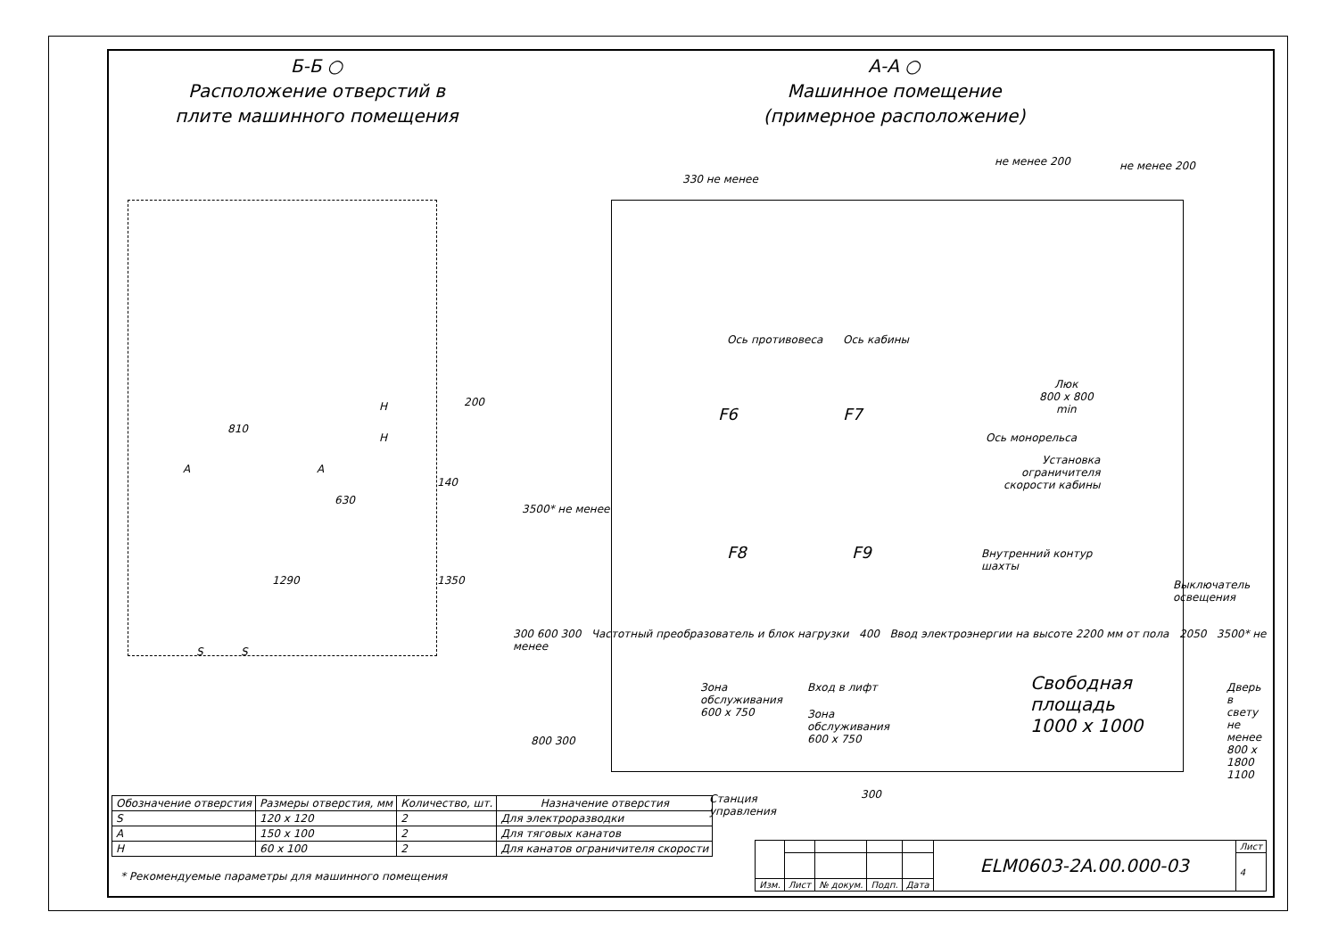Б-Б ○
Расположение отверстий в
плите машинного помещения
А-А ○
Машинное помещение
(примерное расположение)
810
A A
H
H
200
140
630
1290 1350
S S
330 не менее
не менее 200 не менее 200
Ось противовеса Ось кабины
Люк
800 x 800
min
F6 F7
Ось монорельса
Установка
ограничителя
скорости кабины
F8 F9
Внутренний контур
шахты
3500* не менее
Выключатель
освещения
Зона
обслуживания
600 x 750
Вход в лифт
Зона
обслуживания
600 x 750
Свободная
площадь
1000 x 1000
Дверь в свету не менее 800 x 1800 1100
800 300
Станция
управления
300
300 600 300 Частотный преобразователь и блок нагрузки 400 Ввод электроэнергии на высоте 2200 мм от пола 2050 3500* не менее
| Обозначение отверстия | Размеры отверстия, мм | Количество, шт. | Назначение отверстия |
| --- | --- | --- | --- |
| S | 120 x 120 | 2 | Для электроразводки |
| A | 150 x 100 | 2 | Для тяговых канатов |
| H | 60 x 100 | 2 | Для канатов ограничителя скорости |
* Рекомендуемые параметры для машинного помещения
| | | | | | ELM0603-2A.00.000-03 | Лист |
| | | | | | | 4 |
| Изм. | Лист | № докум. | Подп. | Дата | | |